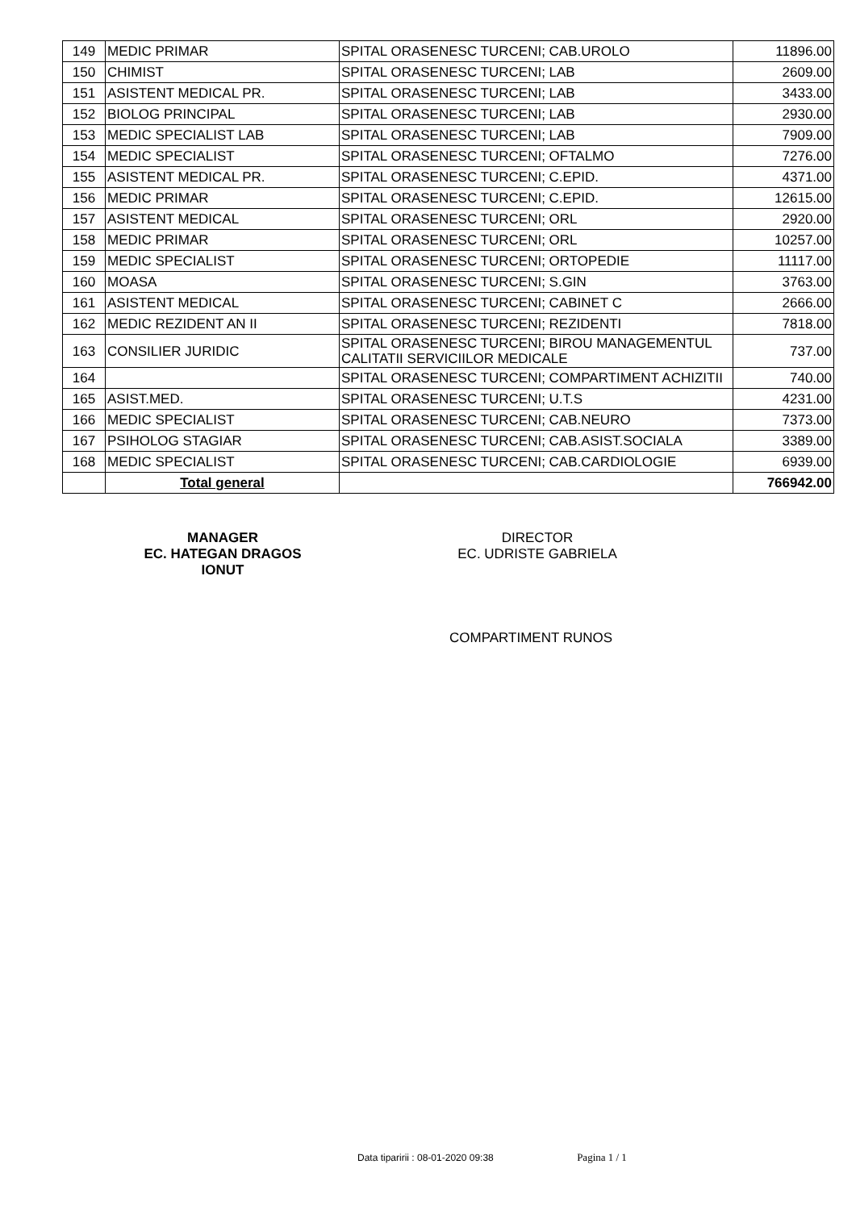| 149 | MEDIC PRIMAR | SPITAL ORASENESC TURCENI; CAB.UROLO | 11896.00 |
| 150 | CHIMIST | SPITAL ORASENESC TURCENI; LAB | 2609.00 |
| 151 | ASISTENT MEDICAL PR. | SPITAL ORASENESC TURCENI; LAB | 3433.00 |
| 152 | BIOLOG PRINCIPAL | SPITAL ORASENESC TURCENI; LAB | 2930.00 |
| 153 | MEDIC SPECIALIST LAB | SPITAL ORASENESC TURCENI; LAB | 7909.00 |
| 154 | MEDIC SPECIALIST | SPITAL ORASENESC TURCENI; OFTALMO | 7276.00 |
| 155 | ASISTENT MEDICAL PR. | SPITAL ORASENESC TURCENI; C.EPID. | 4371.00 |
| 156 | MEDIC PRIMAR | SPITAL ORASENESC TURCENI; C.EPID. | 12615.00 |
| 157 | ASISTENT MEDICAL | SPITAL ORASENESC TURCENI; ORL | 2920.00 |
| 158 | MEDIC PRIMAR | SPITAL ORASENESC TURCENI; ORL | 10257.00 |
| 159 | MEDIC SPECIALIST | SPITAL ORASENESC TURCENI; ORTOPEDIE | 11117.00 |
| 160 | MOASA | SPITAL ORASENESC TURCENI; S.GIN | 3763.00 |
| 161 | ASISTENT MEDICAL | SPITAL ORASENESC TURCENI; CABINET C | 2666.00 |
| 162 | MEDIC REZIDENT AN II | SPITAL ORASENESC TURCENI; REZIDENTI | 7818.00 |
| 163 | CONSILIER JURIDIC | SPITAL ORASENESC TURCENI; BIROU MANAGEMENTUL CALITATII SERVICIILOR MEDICALE | 737.00 |
| 164 | | SPITAL ORASENESC TURCENI; COMPARTIMENT ACHIZITII | 740.00 |
| 165 | ASIST.MED. | SPITAL ORASENESC TURCENI; U.T.S | 4231.00 |
| 166 | MEDIC SPECIALIST | SPITAL ORASENESC TURCENI; CAB.NEURO | 7373.00 |
| 167 | PSIHOLOG STAGIAR | SPITAL ORASENESC TURCENI; CAB.ASIST.SOCIALA | 3389.00 |
| 168 | MEDIC SPECIALIST | SPITAL ORASENESC TURCENI; CAB.CARDIOLOGIE | 6939.00 |
| | Total general | | 766942.00 |
MANAGER
EC. HATEGAN DRAGOS IONUT
DIRECTOR
EC. UDRISTE GABRIELA
COMPARTIMENT RUNOS
Data tiparirii : 08-01-2020 09:38 Pagina 1 / 1